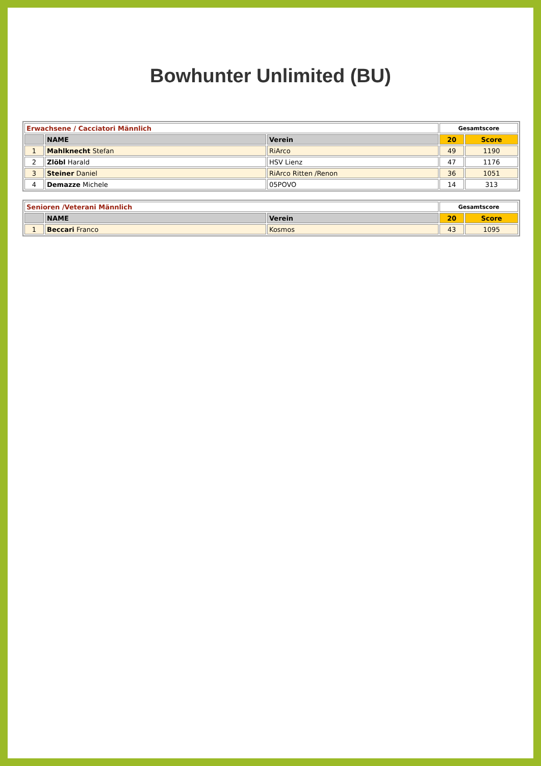Bowhunter Unlimited (BU)
| Erwachsene / Cacciatori Männlich | | | Gesamtscore | |
| --- | --- | --- | --- | --- |
| | NAME | Verein | 20 | Score |
| 1 | Mahlknecht Stefan | RiArco | 49 | 1190 |
| 2 | Zlöbl Harald | HSV Lienz | 47 | 1176 |
| 3 | Steiner Daniel | RiArco Ritten /Renon | 36 | 1051 |
| 4 | Demazze Michele | 05POVO | 14 | 313 |
| Senioren /Veterani Männlich | | | Gesamtscore | |
| --- | --- | --- | --- | --- |
| | NAME | Verein | 20 | Score |
| 1 | Beccari Franco | Kosmos | 43 | 1095 |